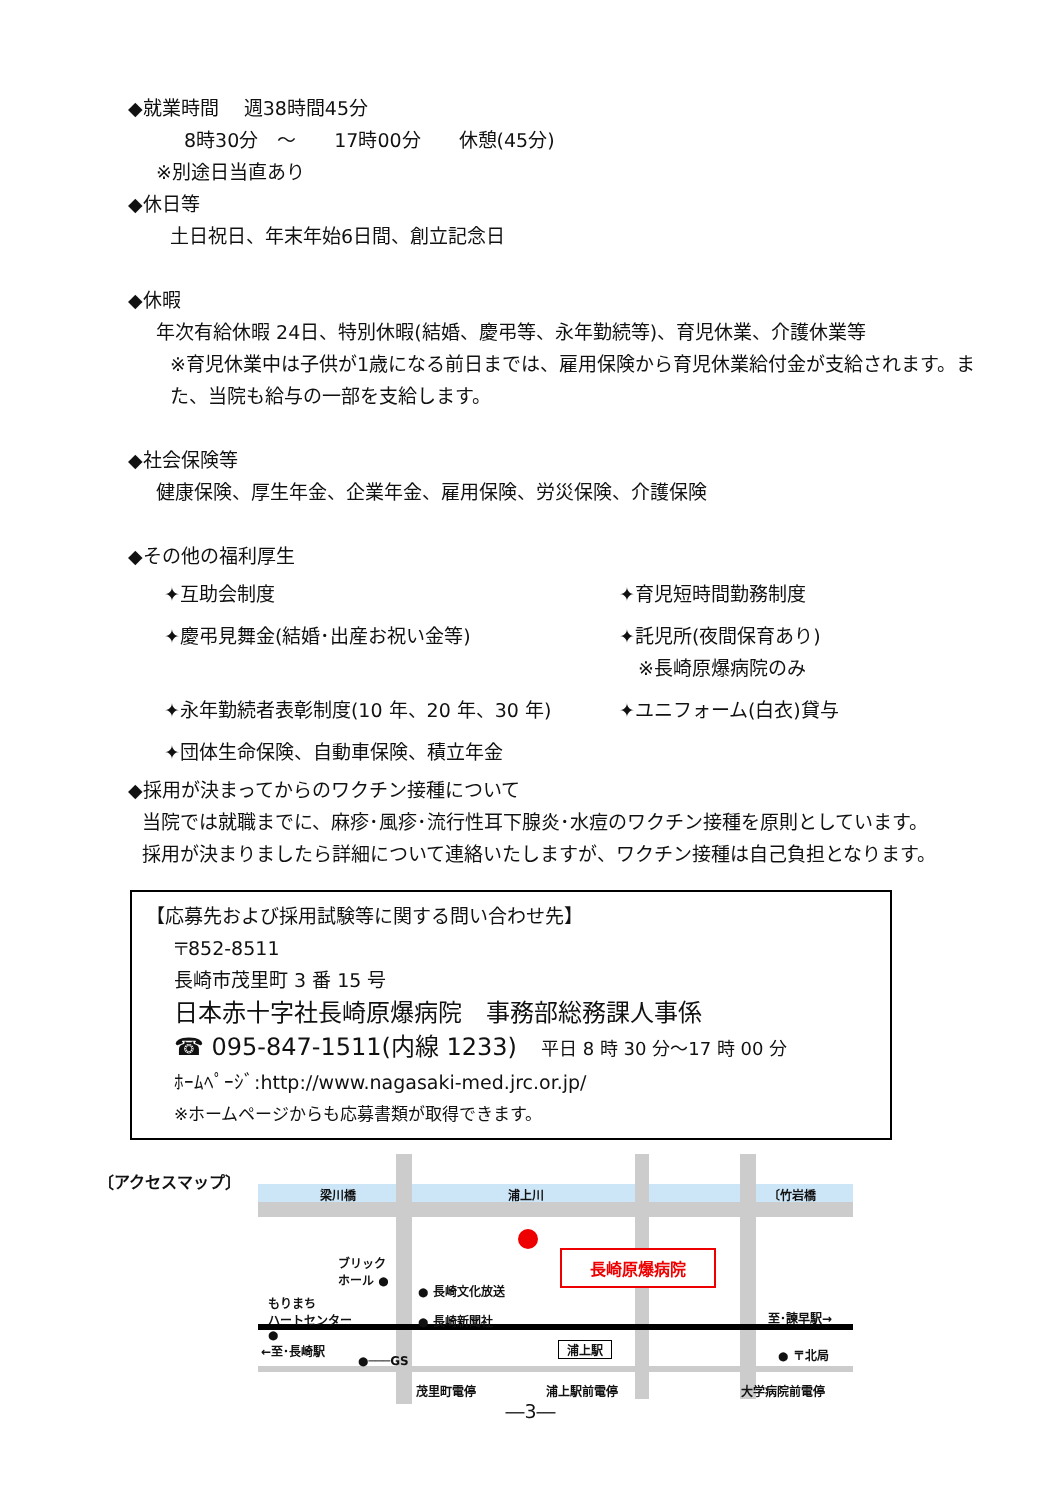◆就業時間　 週38時間45分
8時30分　～　　17時00分　　休憩(45分)
※別途日当直あり
◆休日等
土日祝日、年末年始6日間、創立記念日
◆休暇
年次有給休暇 24日、特別休暇(結婚、慶弔等、永年勤続等)、育児休業、介護休業等
※育児休業中は子供が1歳になる前日までは、雇用保険から育児休業給付金が支給されます。また、当院も給与の一部を支給します。
◆社会保険等
健康保険、厚生年金、企業年金、雇用保険、労災保険、介護保険
◆その他の福利厚生
✦互助会制度
✦育児短時間勤務制度
✦慶弔見舞金(結婚･出産お祝い金等)
✦託児所(夜間保育あり)
　※長崎原爆病院のみ
✦永年勤続者表彰制度(10 年、20 年、30 年)
✦ユニフォーム(白衣)貸与
✦団体生命保険、自動車保険、積立年金
◆採用が決まってからのワクチン接種について
当院では就職までに、麻疹･風疹･流行性耳下腺炎･水痘のワクチン接種を原則としています。
採用が決まりましたら詳細について連絡いたしますが、ワクチン接種は自己負担となります。
【応募先および採用試験等に関する問い合わせ先】
〒852-8511
長崎市茂里町 3 番 15 号
日本赤十字社長崎原爆病院　事務部総務課人事係
☎ 095-847-1511(内線 1233)　平日 8 時 30 分～17 時 00 分
ﾎｰﾑﾍﾟｰｼﾞ:http://www.nagasaki-med.jrc.or.jp/
※ホームページからも応募書類が取得できます。
〔アクセスマップ〕
梁川橋 浦上川 〔竹岩橋
長崎原爆病院
ブリック
ホール ●
もりまち
ハートセンター
●
● 長崎文化放送
● 長崎新聞社 至･諫早駅→
←至･長崎駅
●───GS
浦上駅 ● 〒北局
茂里町電停 浦上駅前電停 大学病院前電停
―3―